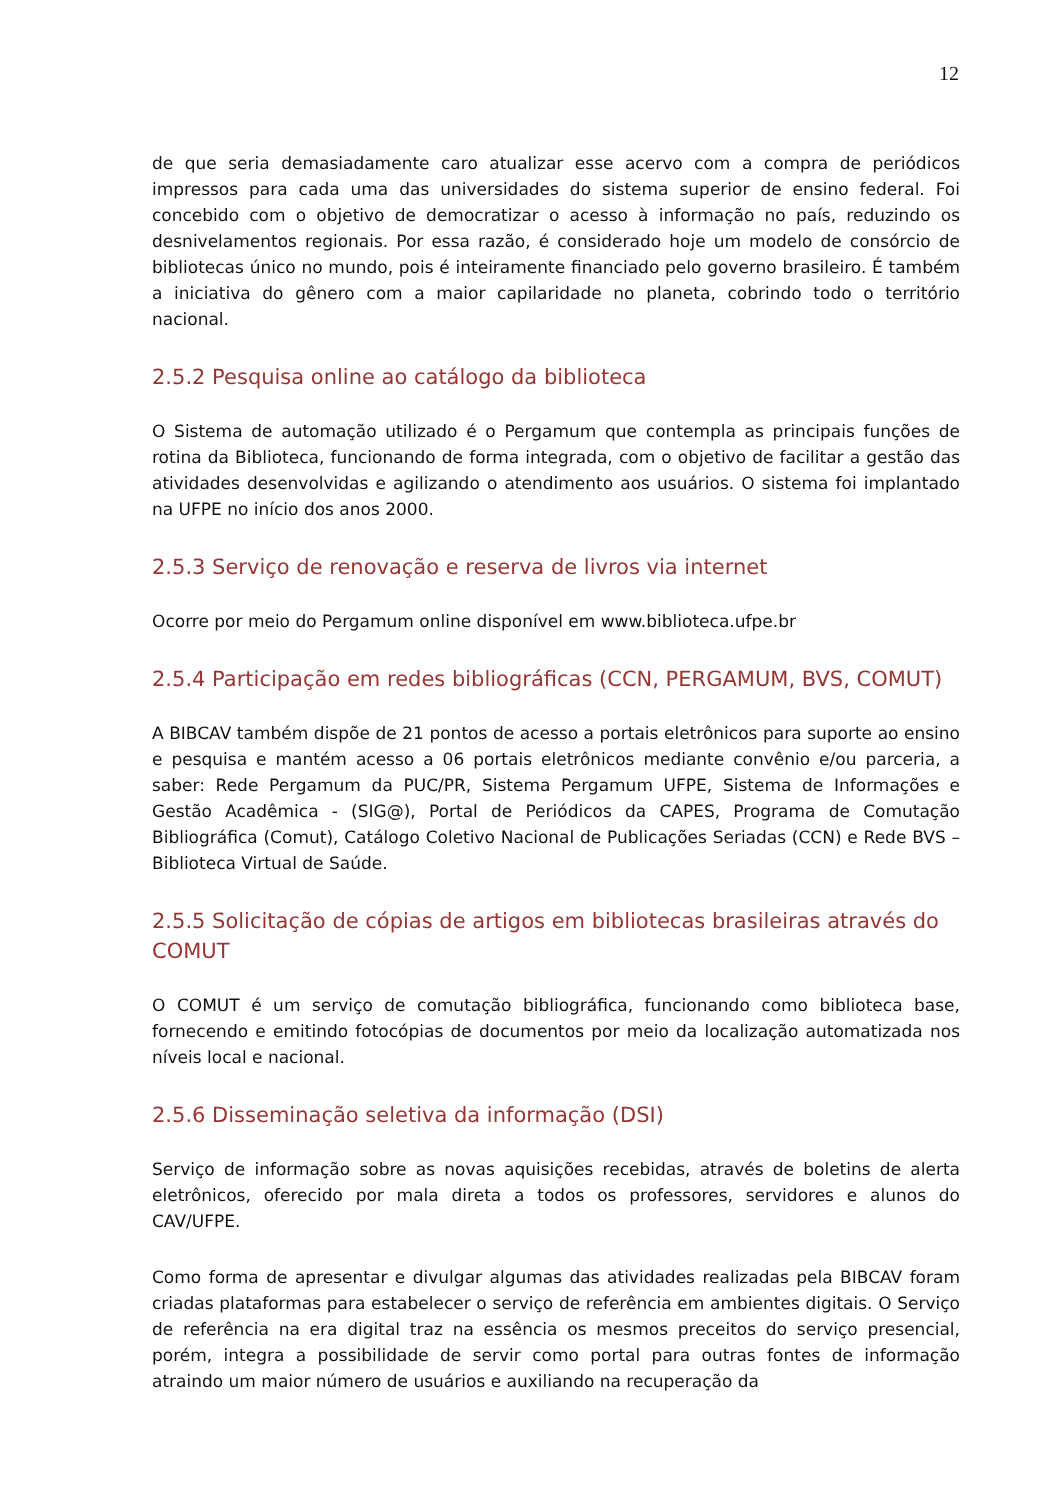12
de que seria demasiadamente caro atualizar esse acervo com a compra de periódicos impressos para cada uma das universidades do sistema superior de ensino federal. Foi concebido com o objetivo de democratizar o acesso à informação no país, reduzindo os desnivelamentos regionais. Por essa razão, é considerado hoje um modelo de consórcio de bibliotecas único no mundo, pois é inteiramente financiado pelo governo brasileiro. É também a iniciativa do gênero com a maior capilaridade no planeta, cobrindo todo o território nacional.
2.5.2 Pesquisa online ao catálogo da biblioteca
O Sistema de automação utilizado é o Pergamum que contempla as principais funções de rotina da Biblioteca, funcionando de forma integrada, com o objetivo de facilitar a gestão das atividades desenvolvidas e agilizando o atendimento aos usuários. O sistema foi implantado na UFPE no início dos anos 2000.
2.5.3 Serviço de renovação e reserva de livros via internet
Ocorre por meio do Pergamum online disponível em www.biblioteca.ufpe.br
2.5.4 Participação em redes bibliográficas (CCN, PERGAMUM, BVS, COMUT)
A BIBCAV também dispõe de 21 pontos de acesso a portais eletrônicos para suporte ao ensino e pesquisa e mantém acesso a 06 portais eletrônicos mediante convênio e/ou parceria, a saber: Rede Pergamum da PUC/PR, Sistema Pergamum UFPE, Sistema de Informações e Gestão Acadêmica - (SIG@), Portal de Periódicos da CAPES, Programa de Comutação Bibliográfica (Comut), Catálogo Coletivo Nacional de Publicações Seriadas (CCN) e Rede BVS – Biblioteca Virtual de Saúde.
2.5.5 Solicitação de cópias de artigos em bibliotecas brasileiras através do COMUT
O COMUT é um serviço de comutação bibliográfica, funcionando como biblioteca base, fornecendo e emitindo fotocópias de documentos por meio da localização automatizada nos níveis local e nacional.
2.5.6 Disseminação seletiva da informação (DSI)
Serviço de informação sobre as novas aquisições recebidas, através de boletins de alerta eletrônicos, oferecido por mala direta a todos os professores, servidores e alunos do CAV/UFPE.
Como forma de apresentar e divulgar algumas das atividades realizadas pela BIBCAV foram criadas plataformas para estabelecer o serviço de referência em ambientes digitais. O Serviço de referência na era digital traz na essência os mesmos preceitos do serviço presencial, porém, integra a possibilidade de servir como portal para outras fontes de informação atraindo um maior número de usuários e auxiliando na recuperação da